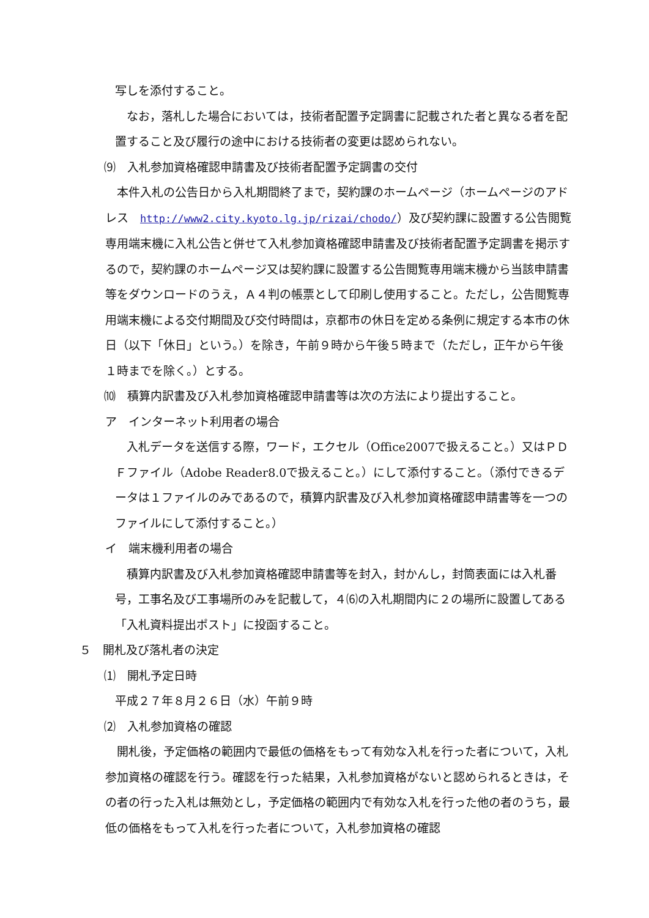写しを添付すること。
　なお，落札した場合においては，技術者配置予定調書に記載された者と異なる者を配置すること及び履行の途中における技術者の変更は認められない。
⑼　入札参加資格確認申請書及び技術者配置予定調書の交付
　本件入札の公告日から入札期間終了まで，契約課のホームページ（ホームページのアドレス　http://www2.city.kyoto.lg.jp/rizai/chodo/）及び契約課に設置する公告閲覧専用端末機に入札公告と併せて入札参加資格確認申請書及び技術者配置予定調書を掲示するので，契約課のホームページ又は契約課に設置する公告閲覧専用端末機から当該申請書等をダウンロードのうえ，Ａ４判の帳票として印刷し使用すること。ただし，公告閲覧専用端末機による交付期間及び交付時間は，京都市の休日を定める条例に規定する本市の休日（以下「休日」という。）を除き，午前９時から午後５時まで（ただし，正午から午後１時までを除く。）とする。
⑽　積算内訳書及び入札参加資格確認申請書等は次の方法により提出すること。
ア　インターネット利用者の場合
　入札データを送信する際，ワード，エクセル（Office2007で扱えること。）又はＰＤＦファイル（Adobe Reader8.0で扱えること。）にして添付すること。（添付できるデータは１ファイルのみであるので，積算内訳書及び入札参加資格確認申請書等を一つのファイルにして添付すること。）
イ　端末機利用者の場合
　積算内訳書及び入札参加資格確認申請書等を封入，封かんし，封筒表面には入札番号，工事名及び工事場所のみを記載して，４⑹の入札期間内に２の場所に設置してある「入札資料提出ポスト」に投函すること。
５　開札及び落札者の決定
⑴　開札予定日時
平成２７年８月２６日（水）午前９時
⑵　入札参加資格の確認
　開札後，予定価格の範囲内で最低の価格をもって有効な入札を行った者について，入札参加資格の確認を行う。確認を行った結果，入札参加資格がないと認められるときは，その者の行った入札は無効とし，予定価格の範囲内で有効な入札を行った他の者のうち，最低の価格をもって入札を行った者について，入札参加資格の確認